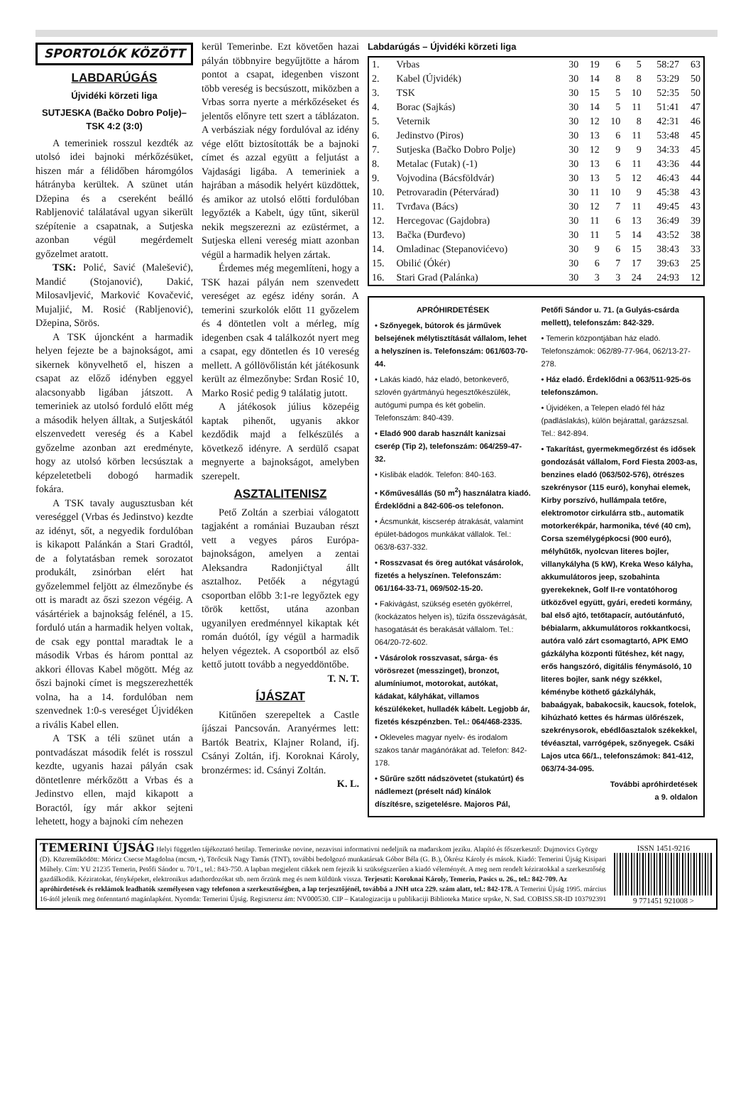SPORTOLÓK KÖZÖTT
LABDARÚGÁS
Újvidéki körzeti liga
SUTJESKA (Bačko Dobro Polje)–TSK 4:2 (3:0)
A temeriniek rosszul kezdték az utolsó idei bajnoki mérkőzésüket, hiszen már a félidőben háromgólos hátrányba kerültek. A szünet után Džepina és a csereként beálló Rabljenović találatával ugyan sikerült szépítenie a csapatnak, a Sutjeska azonban végül megérdemelt győzelmet aratott.
TSK: Polić, Savić (Malešević), Mandić (Stojanović), Dakić, Milosavljević, Marković Kovačević, Mujaljić, M. Rosić (Rabljenović), Džepina, Sörös.
A TSK újoncként a harmadik helyen fejezte be a bajnokságot, ami sikernek könyvelhető el, hiszen a csapat az előző idényben eggyel alacsonyabb ligában játszott. A temeriniek az utolsó forduló előtt még a második helyen álltak, a Sutjeskától elszenvedett vereség és a Kabel győzelme azonban azt eredményte, hogy az utolsó körben lecsúsztak a képzeletetbeli dobogó harmadik fokára.
A TSK tavaly augusztusban két vereséggel (Vrbas és Jedinstvo) kezdte az idényt, sőt, a negyedik fordulóban is kikapott Palánkán a Stari Gradtól, de a folytatásban remek sorozatot produkált, zsinórban elért hat győzelemmel feljött az élmezőnybe és ott is maradt az őszi szezon végéig. A vásártériek a bajnokság felénél, a 15. forduló után a harmadik helyen voltak, de csak egy ponttal maradtak le a második Vrbas és három ponttal az akkori éllovas Kabel mögött. Még az őszi bajnoki címet is megszerezhették volna, ha a 14. fordulóban nem szenvednek 1:0-s vereséget Újvidéken a rivális Kabel ellen.
A TSK a téli szünet után a pontvadászat második felét is rosszul kezdte, ugyanis hazai pályán csak döntetlenre mérkőzött a Vrbas és a Jedinstvo ellen, majd kikapott a Boractól, így már akkor sejteni lehetett, hogy a bajnoki cím nehezen
kerül Temerinbe. Ezt követően hazai pályán többnyire begyűjtötte a három pontot a csapat, idegenben viszont több vereség is becsúszott, miközben a Vrbas sorra nyerte a mérkőzéseket és jelentős előnyre tett szert a táblázaton. A verbásziak négy fordulóval az idény vége előtt biztosították be a bajnoki címet és azzal együtt a feljutást a Vajdasági ligába. A temeriniek a hajrában a második helyért küzdöttek, és amikor az utolsó előtti fordulóban legyőzték a Kabelt, úgy tűnt, sikerül nekik megszerezni az ezüstérmet, a Sutjeska elleni vereség miatt azonban végül a harmadik helyen zártak.
Érdemes még megemlíteni, hogy a TSK hazai pályán nem szenvedett vereséget az egész idény során. A temerini szurkolók előtt 11 győzelem és 4 döntetlen volt a mérleg, míg idegenben csak 4 találkozót nyert meg a csapat, egy döntetlen és 10 vereség mellett. A góllövőlistán két játékosunk került az élmezőnybe: Srđan Rosić 10, Marko Rosić pedig 9 találatig jutott.
A játékosok július közepéig kaptak pihenőt, ugyanis akkor kezdődik majd a felkészülés a következő idényre. A serdülő csapat megnyerte a bajnokságot, amelyben szerepelt.
ASZTALITENISZ
Pető Zoltán a szerbiai válogatott tagjaként a romániai Buzauban részt vett a vegyes páros Európa-bajnokságon, amelyen a zentai Aleksandra Radonjićtyal állt asztalhoz. Petőék a négytagú csoportban előbb 3:1-re legyőztek egy török kettőst, utána azonban ugyanilyen eredménnyel kikaptak két román duótól, így végül a harmadik helyen végeztek. A csoportból az első kettő jutott tovább a negyeddöntőbe.
T. N. T.
ÍJÁSZAT
Kitűnően szerepeltek a Castle íjászai Pancsován. Aranyérmes lett: Bartók Beatrix, Klajner Roland, ifj. Csányi Zoltán, ifj. Koroknai Károly, bronzérmes: id. Csányi Zoltán.
K. L.
Labdarúgás – Újvidéki körzeti liga
| 1. | Vrbas | 30 | 19 | 6 | 5 | 58:27 | 63 |
| 2. | Kabel (Újvidék) | 30 | 14 | 8 | 8 | 53:29 | 50 |
| 3. | TSK | 30 | 15 | 5 | 10 | 52:35 | 50 |
| 4. | Borac (Sajkás) | 30 | 14 | 5 | 11 | 51:41 | 47 |
| 5. | Veternik | 30 | 12 | 10 | 8 | 42:31 | 46 |
| 6. | Jedinstvo (Piros) | 30 | 13 | 6 | 11 | 53:48 | 45 |
| 7. | Sutjeska (Bačko Dobro Polje) | 30 | 12 | 9 | 9 | 34:33 | 45 |
| 8. | Metalac (Futak) (-1) | 30 | 13 | 6 | 11 | 43:36 | 44 |
| 9. | Vojvodina (Bácsföldvár) | 30 | 13 | 5 | 12 | 46:43 | 44 |
| 10. | Petrovaradin (Pétervárad) | 30 | 11 | 10 | 9 | 45:38 | 43 |
| 11. | Tvrđava (Bács) | 30 | 12 | 7 | 11 | 49:45 | 43 |
| 12. | Hercegovac (Gajdobra) | 30 | 11 | 6 | 13 | 36:49 | 39 |
| 13. | Bačka (Đurđevo) | 30 | 11 | 5 | 14 | 43:52 | 38 |
| 14. | Omladinac (Stepanovićevo) | 30 | 9 | 6 | 15 | 38:43 | 33 |
| 15. | Obilić (Ókér) | 30 | 6 | 7 | 17 | 39:63 | 25 |
| 16. | Stari Grad (Palánka) | 30 | 3 | 3 | 24 | 24:93 | 12 |
APRÓHIRDETÉSEK
• Szőnyegek, bútorok és járművek belsejének mélytisztítását vállalom, lehet a helyszínen is. Telefonszám: 061/603-70-44.
• Lakás kiadó, ház eladó, betonkeverő, szlovén gyártmányú hegesztőkészülék, autógumi pumpa és két gobelin. Telefonszám: 840-439.
• Eladó 900 darab használt kanizsai cserép (Tip 2), telefonszám: 064/259-47-32.
• Kislibák eladók. Telefon: 840-163.
• Kőművesállás (50 m<sup>2</sup>) használatra kiadó. Érdeklődni a 842-606-os telefonon.
• Ácsmunkát, kiscserép átrakását, valamint épület-bádogos munkákat vállalok. Tel.: 063/8-637-332.
• Rosszvasat és öreg autókat vásárolok, fizetés a helyszínen. Telefonszám: 061/164-33-71, 069/502-15-20.
• Fakivágást, szükség esetén gyökérrel, (kockázatos helyen is), tűzifa összevágását, hasogatását és berakását vállalom. Tel.: 064/20-72-602.
• Vásárolok rosszvasat, sárga- és vörösrezet (messzinget), bronzot, alumíniumot, motorokat, autókat, kádakat, kályhákat, villamos készülékeket, hulladék kábelt. Legjobb ár, fizetés készpénzben. Tel.: 064/468-2335.
• Okleveles magyar nyelv- és irodalom szakos tanár magánórákat ad. Telefon: 842-178.
• Sűrűre szőtt nádszövetet (stukatúrt) és nádlemezt (préselt nád) kínálok díszítésre, szigetelésre. Majoros Pál, Petőfi Sándor u. 71. (a Gulyás-csárda mellett), telefonszám: 842-329.
• Temerin központjában ház eladó. Telefonszámok: 062/89-77-964, 062/13-27-278.
• Ház eladó. Érdeklődni a 063/511-925-ös telefonszámon.
• Újvidéken, a Telepen eladó fél ház (padláslakás), külön bejárattal, garázszsal. Tel.: 842-894.
• Takarítást, gyermekmegőrzést és idősek gondozását vállalom, Ford Fiesta 2003-as, benzines eladó (063/502-576), ötrészes szekrénysor (115 euró), konyhai elemek, Kirby porszívó, hullámpala tetőre, elektromotor cirkulárra stb., automatik motorkerékpár, harmonika, tévé (40 cm), Corsa személygépkocsi (900 euró), mélyhűtők, nyolcvan literes bojler, villanykályha (5 kW), Kreka Weso kályha, akkumulátoros jeep, szobahinta gyerekeknek, Golf II-re vontatóhorog ütközővel együtt, gyári, eredeti kormány, bal első ajtó, tetőtapacír, autóutánfutó, bébialarm, akkumulátoros rokkantkocsi, autóra való zárt csomagtartó, APK EMO gázkályha központi fűtéshez, két nagy, erős hangszóró, digitális fénymásoló, 10 literes bojler, sank négy székkel, kéménybe köthető gázkályhák, babaágyak, babakocsik, kaucsok, fotelok, kihúzható kettes és hármas ülőrészek, szekrénysorok, ebédlőasztalok székekkel, tévéasztal, varrógépek, szőnyegek. Csáki Lajos utca 66/1., telefonszámok: 841-412, 063/74-34-095.
További apróhirdetések
a 9. oldalon
TEMERINI ÚJSÁG Helyi független tájékoztató hetilap. Temerinske novine, nezavisni informativni nedeljnik na mađarskom jeziku. Alapító és főszerkesztő: Dujmovics György (D). Közreműködött: Móricz Csecse Magdolna (mcsm, •), Törőcsik Nagy Tamás (TNT), további bedolgozó munkatársak Góbor Béla (G. B.), Ökrész Károly és mások. Kiadó: Temerini Újság Kisipari Műhely. Cím: YU 21235 Temerin, Petőfi Sándor u. 70/1., tel.: 843-750. A lapban megjelent cikkek nem fejezik ki szükségszerűen a kiadó véleményét. A meg nem rendelt kéziratokkal a szerkesztőség gazdálkodik. Kéziratokat, fényképeket, elektronikus adathordozókat stb. nem őrzünk meg és nem küldünk vissza. Terjeszti: Koroknai Károly, Temerin, Pasics u. 26., tel.: 842-709. Az apróhirdetések és reklámok leadhatók személyesen vagy telefonon a szerkesztőségben, a lap terjesztőjénél, továbbá a JNH utca 229. szám alatt, tel.: 842-178. A Temerini Újság 1995. március 16-ától jelenik meg önfenntartó magánlapként. Nyomda: Temerini Újság. Regisztersz ám: NV000530. CIP – Katalogizacija u publikaciji Biblioteka Matice srpske, N. Sad. COBISS.SR-ID 103792391
ISSN 1451-9216
9 771451 921008 >